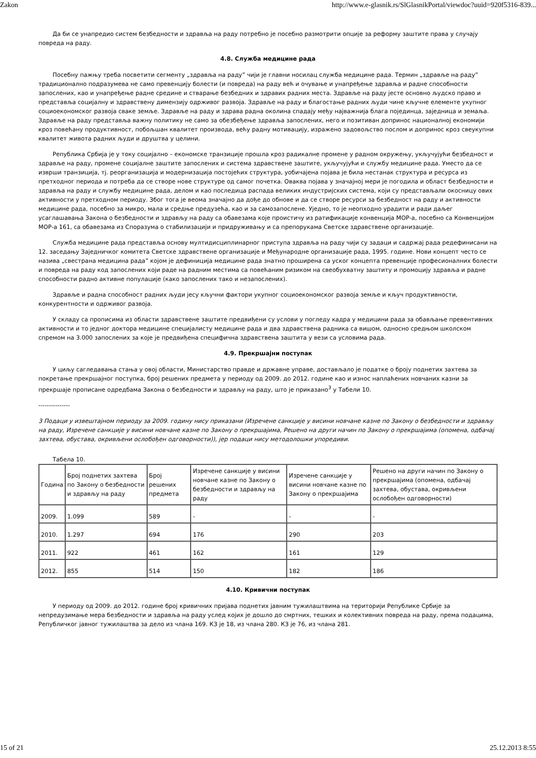Zakon http://www.e-glasnik.rs/SlGlasnikPortal/viewdoc?uuid=920f5316-839...
Да би се унапредио систем безбедности и здравља на раду потребно је посебно размотрити опције за реформу заштите права у случају повреда на раду.
4.8. Служба медицине рада
Посебну пажњу треба посветити сегменту „здравља на раду” чији је главни носилац служба медицине рада. Термин „здравље на раду” традиционално подразумева не само превенцију болести (и повреда) на раду већ и очување и унапређење здравља и радне способности запослених, као и унапређење радне средине и стварање безбедних и здравих радних места. Здравље на раду јесте основно људско право и представља социјалну и здравствену димензију одрживог развоја. Здравље на раду и благостање радних људи чине кључне елементе укупног социоекономског развоја сваке земље. Здравље на раду и здрава радна околина спадају међу најважнија блага појединца, заједница и земаља. Здравље на раду представља важну политику не само за обезбеђење здравља запослених, него и позитиван допринос националној економији кроз повећану продуктивност, побољшан квалитет производа, већу радну мотивацију, изражено задовољство послом и допринос кроз свеукупни квалитет живота радних људи и друштва у целини.
Република Србија је у току социјално – економске транзиције прошла кроз радикалне промене у радном окружењу, укључујући безбедност и здравље на раду, промене социјалне заштите запослених и система здравствене заштите, укључујући и службу медицине рада. Уместо да се изврши транзиција, тј. реорганизација и модернизација постојећих структура, уобичајена појава је била нестанак структура и ресурса из претходног периода и потреба да се створе нове структуре од самог почетка. Оваква појава у значајној мери је погодила и област безбедности и здравља на раду и службу медицине рада, делом и као последица распада великих индустријских система, који су представљали окосницу ових активности у претходном периоду. Због тога је веома значајно да дође до обнове и да се створе ресурси за безбедност на раду и активности медицине рада, посебно за микро, мала и средње предузећа, као и за самозапослене. Уједно, то је неопходно урадити и ради даљег усаглашавања Закона о безбедности и здрављу на раду са обавезама које проистичу из ратификације конвенција МОР-а, посебно са Конвенцијом МОР-а 161, са обавезама из Споразума о стабилизацији и придруживању и са препорукама Светске здравствене организације.
Служба медицине рада представља основу мултидисциплинарног приступа здравља на раду чији су задаци и садржај рада редефинисани на 12. заседању Заједничког комитета Светске здравствене организације и Међународне организације рада, 1995. године. Нови концепт често се назива „свестрана медицина рада” којом је дефиниција медицине рада знатно проширена са уског концепта превенције професионалних болести и повреда на раду код запослених који раде на радним местима са повећаним ризиком на свеобухватну заштиту и промоцију здравља и радне способности радно активне популације (како запослених тако и незапослених).
Здравље и радна способност радних људи јесу кључни фактори укупног социоекономског развоја земље и кључ продуктивности, конкурентности и одрживог развоја.
У складу са прописима из области здравствене заштите предвиђени су услови у погледу кадра у медицини рада за обављање превентивних активности и то једног доктора медицине специјалисту медицине рада и два здравствена радника са вишом, односно средњом школском спремом на 3.000 запослених за које је предвиђена специфична здравствена заштита у вези са условима рада.
4.9. Прекршајни поступак
У циљу сагледавања стања у овој области, Министарство правде и државне управе, достављало је податке о броју поднетих захтева за покретање прекршајног поступка, број решених предмета у периоду од 2009. до 2012. године као и износ наплаћених новчаних казни за прекршаје прописане одредбама Закона о безбедности и здрављу на раду, што је приказано<sup>3</sup> у Табели 10.
---------------
3 Подаци у извештајном периоду за 2009. годину нису приказани (Изречене санкције у висини новчане казне по Закону о безбедности и здрављу на раду, Изречене санкције у висини новчане казне по Закону о прекршајима, Решено на други начин по Закону о прекршајима (опомена, одбачај захтева, обустава, окривљени ослобођен одговорности)), јер подаци нису методолошки упоредиви.
Табела 10.
| Година | Број поднетих захтева по Закону о безбедности и здрављу на раду | Број решених предмета | Изречене санкције у висини новчане казне по Закону о безбедности и здрављу на раду | Изречене санкције у висини новчане казне по Закону о прекршајима | Решено на други начин по Закону о прекршајима (опомена, одбачај захтева, обустава, окривљени ослобођен одговорности) |
| --- | --- | --- | --- | --- | --- |
| 2009. | 1.099 | 589 | - | - | - |
| 2010. | 1.297 | 694 | 176 | 290 | 203 |
| 2011. | 922 | 461 | 162 | 161 | 129 |
| 2012. | 855 | 514 | 150 | 182 | 186 |
4.10. Кривични поступак
У периоду од 2009. до 2012. године број кривичних пријава поднетих јавним тужилаштвима на територији Републике Србије за непредузимање мера безбедности и здравља на раду услед којих је дошло до смртних, тешких и колективних повреда на раду, према подацима, Републичког јавног тужилаштва за дело из члана 169. КЗ је 18, из члана 280. КЗ је 76, из члана 281.
15 of 21 25.12.2013 8:55